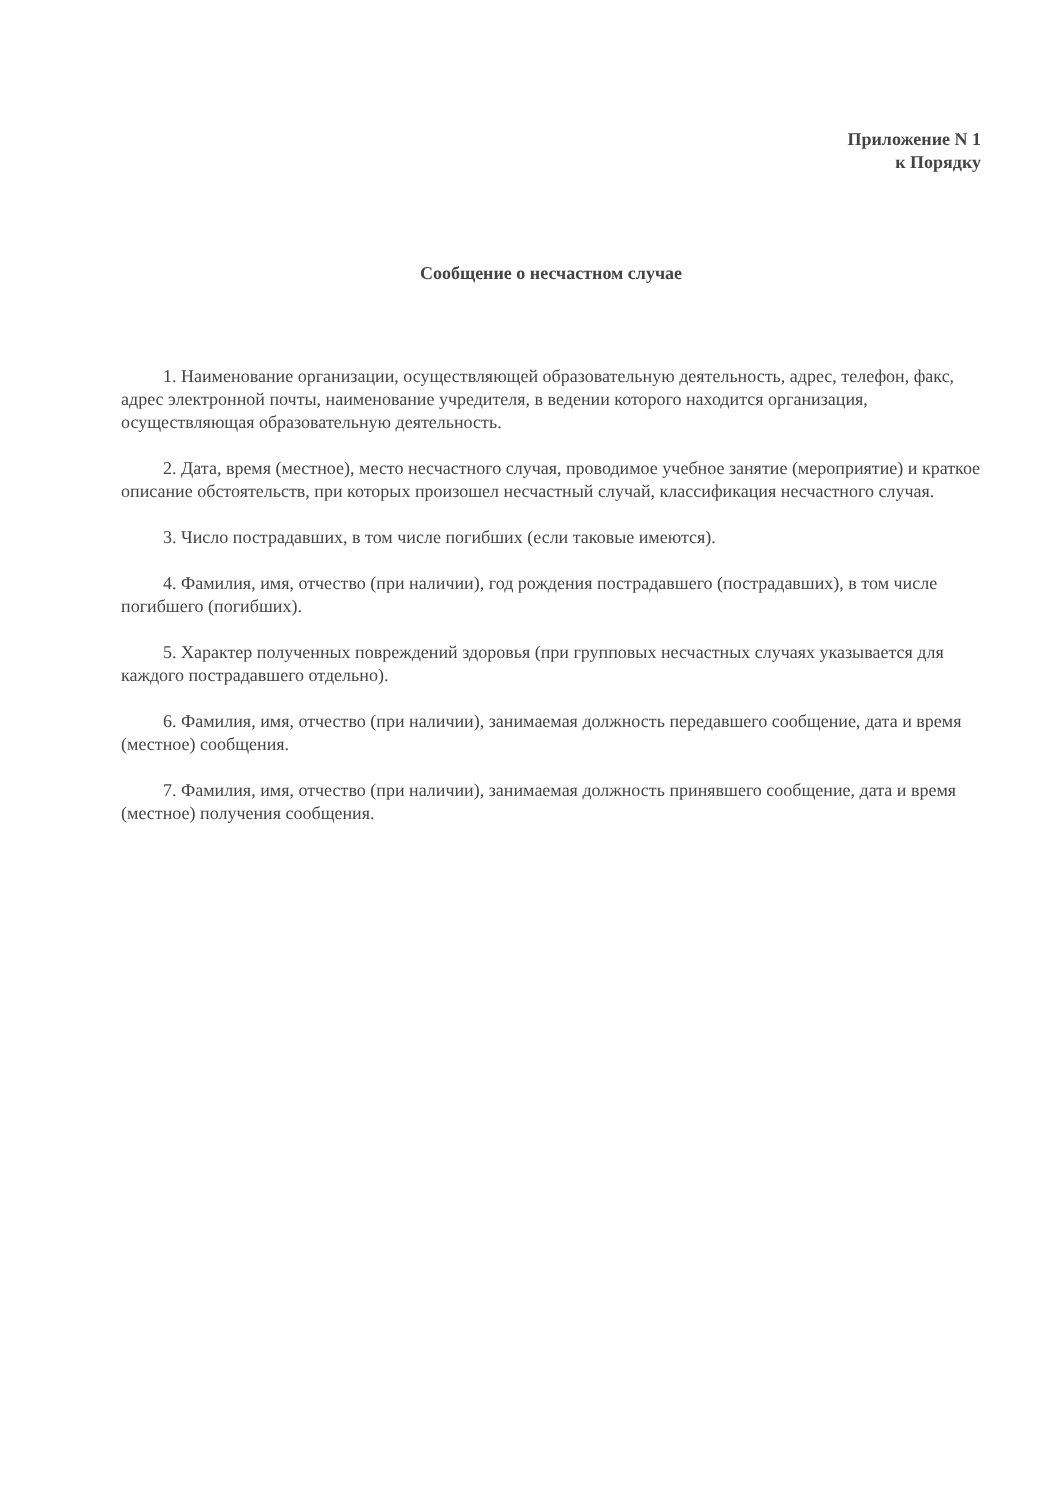Приложение N 1
к Порядку
Сообщение о несчастном случае
1. Наименование организации, осуществляющей образовательную деятельность, адрес, телефон, факс, адрес электронной почты, наименование учредителя, в ведении которого находится организация, осуществляющая образовательную деятельность.
2. Дата, время (местное), место несчастного случая, проводимое учебное занятие (мероприятие) и краткое описание обстоятельств, при которых произошел несчастный случай, классификация несчастного случая.
3. Число пострадавших, в том числе погибших (если таковые имеются).
4. Фамилия, имя, отчество (при наличии), год рождения пострадавшего (пострадавших), в том числе погибшего (погибших).
5. Характер полученных повреждений здоровья (при групповых несчастных случаях указывается для каждого пострадавшего отдельно).
6. Фамилия, имя, отчество (при наличии), занимаемая должность передавшего сообщение, дата и время (местное) сообщения.
7. Фамилия, имя, отчество (при наличии), занимаемая должность принявшего сообщение, дата и время (местное) получения сообщения.